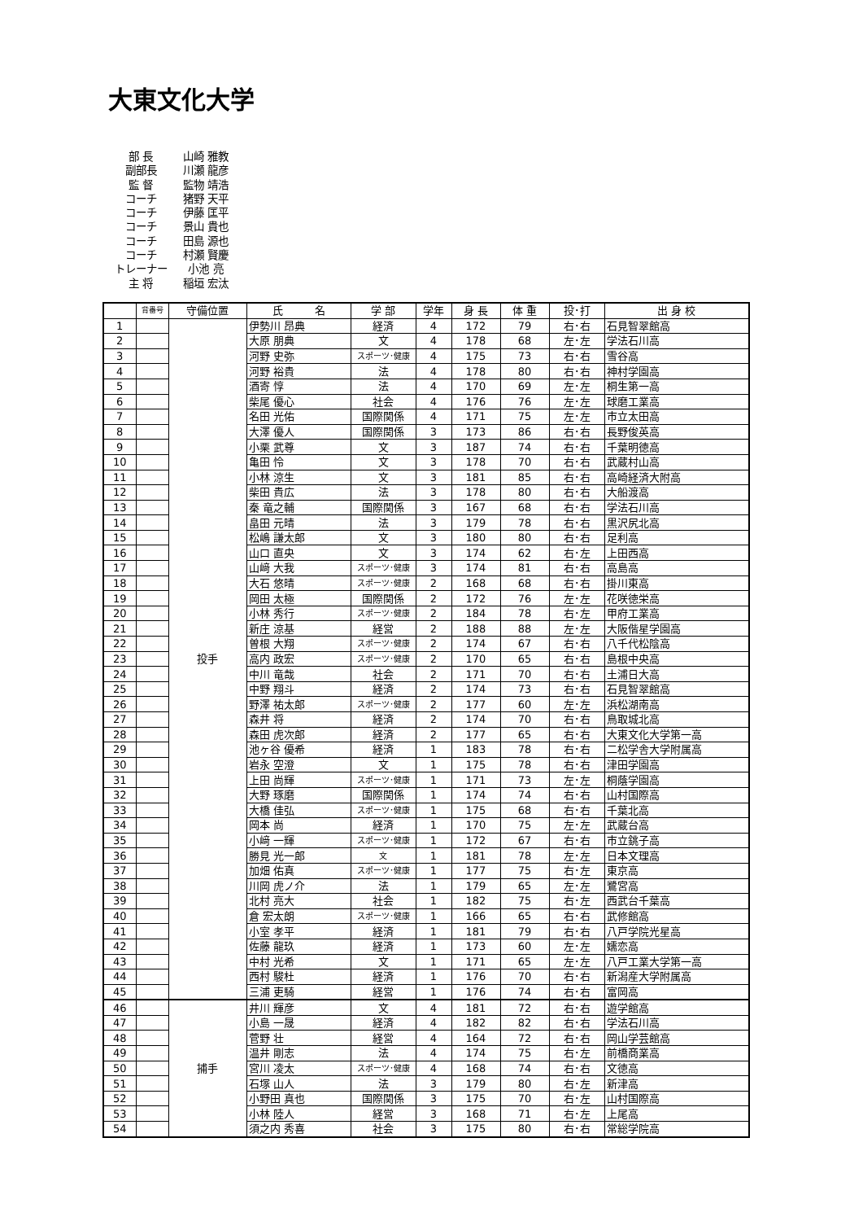大東文化大学
部 長 山崎 雅教
副部長 川瀬 龍彦
監 督 監物 靖浩
コーチ 猪野 天平
コーチ 伊藤 匡平
コーチ 景山 貴也
コーチ 田島 源也
コーチ 村瀬 賢慶
トレーナー 小池 亮
主 将 稲垣 宏汰
| | 背番号 | 守備位置 | 氏 名 | 学 部 | 学年 | 身 長 | 体 重 | 投･打 | 出 身 校 |
| --- | --- | --- | --- | --- | --- | --- | --- | --- | --- |
| 1 | | 投手 | 伊勢川 昂典 | 経済 | 4 | 172 | 79 | 右･右 | 石見智翠館高 |
| 2 | | | 大原 朋典 | 文 | 4 | 178 | 68 | 左･左 | 学法石川高 |
| 3 | | | 河野 史弥 | スポーツ･健康 | 4 | 175 | 73 | 右･右 | 雪谷高 |
| 4 | | | 河野 裕貴 | 法 | 4 | 178 | 80 | 右･右 | 神村学園高 |
| 5 | | | 酒寄 惇 | 法 | 4 | 170 | 69 | 左･左 | 桐生第一高 |
| 6 | | | 柴尾 優心 | 社会 | 4 | 176 | 76 | 左･左 | 球磨工業高 |
| 7 | | | 名田 光佑 | 国際関係 | 4 | 171 | 75 | 左･左 | 市立太田高 |
| 8 | | | 大澤 優人 | 国際関係 | 3 | 173 | 86 | 右･右 | 長野俊英高 |
| 9 | | | 小栗 武尊 | 文 | 3 | 187 | 74 | 右･右 | 千葉明徳高 |
| 10 | | | 亀田 怜 | 文 | 3 | 178 | 70 | 右･右 | 武蔵村山高 |
| 11 | | | 小林 涼生 | 文 | 3 | 181 | 85 | 右･右 | 高崎経済大附高 |
| 12 | | | 柴田 貴広 | 法 | 3 | 178 | 80 | 右･右 | 大船渡高 |
| 13 | | | 秦 竜之輔 | 国際関係 | 3 | 167 | 68 | 右･右 | 学法石川高 |
| 14 | | | 畠田 元晴 | 法 | 3 | 179 | 78 | 右･右 | 黒沢尻北高 |
| 15 | | | 松嶋 謙太郎 | 文 | 3 | 180 | 80 | 右･右 | 足利高 |
| 16 | | | 山口 直央 | 文 | 3 | 174 | 62 | 右･左 | 上田西高 |
| 17 | | | 山﨑 大我 | スポーツ･健康 | 3 | 174 | 81 | 右･右 | 高島高 |
| 18 | | | 大石 悠晴 | スポーツ･健康 | 2 | 168 | 68 | 右･右 | 掛川東高 |
| 19 | | | 岡田 太極 | 国際関係 | 2 | 172 | 76 | 左･左 | 花咲徳栄高 |
| 20 | | | 小林 秀行 | スポーツ･健康 | 2 | 184 | 78 | 右･左 | 甲府工業高 |
| 21 | | | 新庄 涼基 | 経営 | 2 | 188 | 88 | 左･左 | 大阪偕星学園高 |
| 22 | | | 曽根 大翔 | スポーツ･健康 | 2 | 174 | 67 | 右･右 | 八千代松陰高 |
| 23 | | | 高内 政宏 | スポーツ･健康 | 2 | 170 | 65 | 右･右 | 島根中央高 |
| 24 | | | 中川 竜哉 | 社会 | 2 | 171 | 70 | 右･右 | 土浦日大高 |
| 25 | | | 中野 翔斗 | 経済 | 2 | 174 | 73 | 右･右 | 石見智翠館高 |
| 26 | | | 野澤 祐太郎 | スポーツ･健康 | 2 | 177 | 60 | 左･左 | 浜松湖南高 |
| 27 | | | 森井 将 | 経済 | 2 | 174 | 70 | 右･右 | 鳥取城北高 |
| 28 | | | 森田 虎次郎 | 経済 | 2 | 177 | 65 | 右･右 | 大東文化大学第一高 |
| 29 | | | 池ヶ谷 優希 | 経済 | 1 | 183 | 78 | 右･右 | 二松学舎大学附属高 |
| 30 | | | 岩永 空澄 | 文 | 1 | 175 | 78 | 右･右 | 津田学園高 |
| 31 | | | 上田 尚輝 | スポーツ･健康 | 1 | 171 | 73 | 左･左 | 桐蔭学園高 |
| 32 | | | 大野 琢磨 | 国際関係 | 1 | 174 | 74 | 右･右 | 山村国際高 |
| 33 | | | 大橋 佳弘 | スポーツ･健康 | 1 | 175 | 68 | 右･右 | 千葉北高 |
| 34 | | | 岡本 尚 | 経済 | 1 | 170 | 75 | 左･左 | 武蔵台高 |
| 35 | | | 小﨑 一輝 | スポーツ･健康 | 1 | 172 | 67 | 右･右 | 市立銚子高 |
| 36 | | | 勝見 光一郎 | 文 | 1 | 181 | 78 | 左･左 | 日本文理高 |
| 37 | | | 加畑 佑真 | スポーツ･健康 | 1 | 177 | 75 | 右･左 | 東京高 |
| 38 | | | 川岡 虎ノ介 | 法 | 1 | 179 | 65 | 左･左 | 鷺宮高 |
| 39 | | | 北村 亮大 | 社会 | 1 | 182 | 75 | 右･左 | 西武台千葉高 |
| 40 | | | 倉 宏太朗 | スポーツ･健康 | 1 | 166 | 65 | 右･右 | 武修館高 |
| 41 | | | 小室 孝平 | 経済 | 1 | 181 | 79 | 右･右 | 八戸学院光星高 |
| 42 | | | 佐藤 龍玖 | 経済 | 1 | 173 | 60 | 左･左 | 嬬恋高 |
| 43 | | | 中村 光希 | 文 | 1 | 171 | 65 | 左･左 | 八戸工業大学第一高 |
| 44 | | | 西村 駿杜 | 経済 | 1 | 176 | 70 | 右･右 | 新潟産大学附属高 |
| 45 | | | 三浦 吏騎 | 経営 | 1 | 176 | 74 | 右･右 | 富岡高 |
| 46 | | 捕手 | 井川 輝彦 | 文 | 4 | 181 | 72 | 右･右 | 遊学館高 |
| 47 | | | 小島 一晟 | 経済 | 4 | 182 | 82 | 右･右 | 学法石川高 |
| 48 | | | 菅野 壮 | 経営 | 4 | 164 | 72 | 右･右 | 岡山学芸館高 |
| 49 | | | 温井 剛志 | 法 | 4 | 174 | 75 | 右･左 | 前橋商業高 |
| 50 | | | 宮川 凌太 | スポーツ･健康 | 4 | 168 | 74 | 右･右 | 文徳高 |
| 51 | | | 石塚 山人 | 法 | 3 | 179 | 80 | 右･左 | 新津高 |
| 52 | | | 小野田 真也 | 国際関係 | 3 | 175 | 70 | 右･左 | 山村国際高 |
| 53 | | | 小林 陸人 | 経営 | 3 | 168 | 71 | 右･左 | 上尾高 |
| 54 | | | 須之内 秀喜 | 社会 | 3 | 175 | 80 | 右･右 | 常総学院高 |